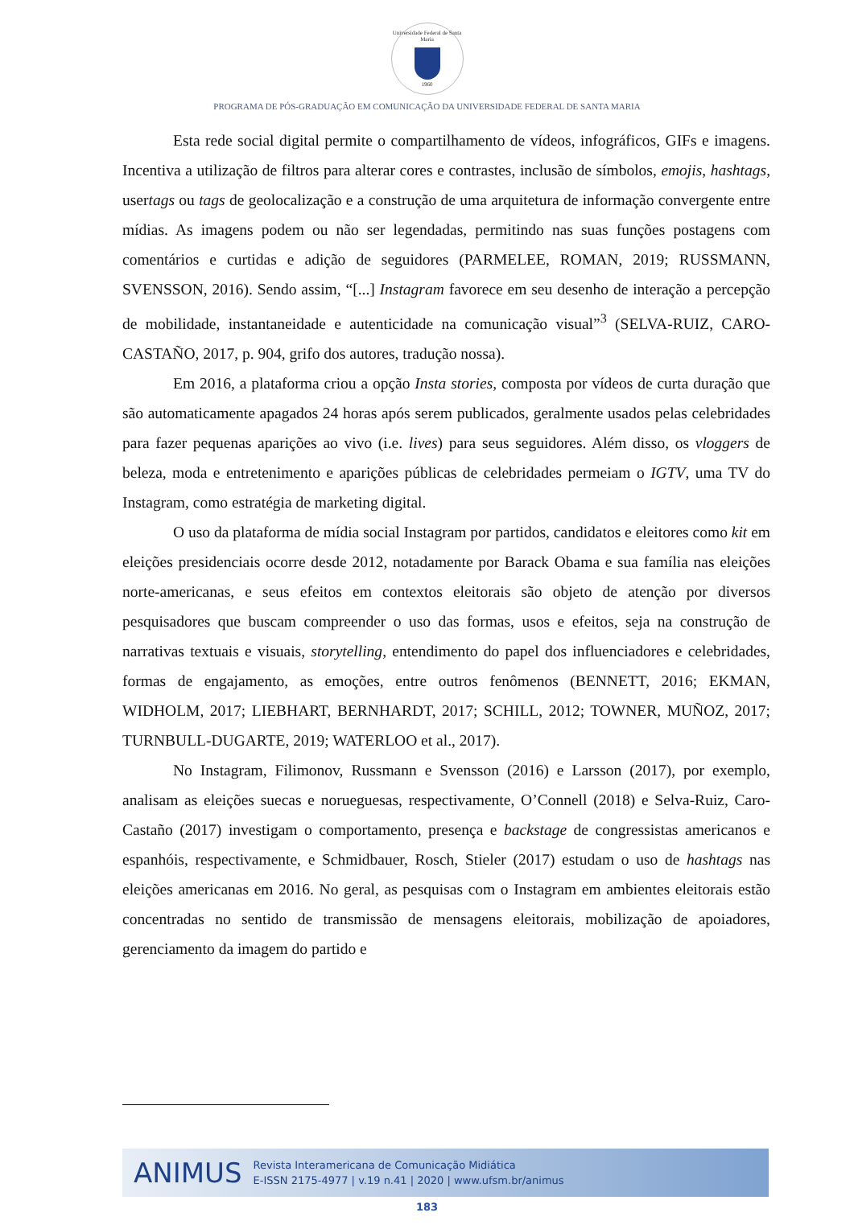Universidade Federal de Santa Maria
1960
PROGRAMA DE PÓS-GRADUAÇÃO EM COMUNICAÇÃO DA UNIVERSIDADE FEDERAL DE SANTA MARIA
Esta rede social digital permite o compartilhamento de vídeos, infográficos, GIFs e imagens. Incentiva a utilização de filtros para alterar cores e contrastes, inclusão de símbolos, emojis, hashtags, usertags ou tags de geolocalização e a construção de uma arquitetura de informação convergente entre mídias. As imagens podem ou não ser legendadas, permitindo nas suas funções postagens com comentários e curtidas e adição de seguidores (PARMELEE, ROMAN, 2019; RUSSMANN, SVENSSON, 2016). Sendo assim, “[...] Instagram favorece em seu desenho de interação a percepção de mobilidade, instantaneidade e autenticidade na comunicação visual”<sup>3</sup> (SELVA-RUIZ, CARO-CASTAÑO, 2017, p. 904, grifo dos autores, tradução nossa).
Em 2016, a plataforma criou a opção Insta stories, composta por vídeos de curta duração que são automaticamente apagados 24 horas após serem publicados, geralmente usados pelas celebridades para fazer pequenas aparições ao vivo (i.e. lives) para seus seguidores. Além disso, os vloggers de beleza, moda e entretenimento e aparições públicas de celebridades permeiam o IGTV, uma TV do Instagram, como estratégia de marketing digital.
O uso da plataforma de mídia social Instagram por partidos, candidatos e eleitores como kit em eleições presidenciais ocorre desde 2012, notadamente por Barack Obama e sua família nas eleições norte-americanas, e seus efeitos em contextos eleitorais são objeto de atenção por diversos pesquisadores que buscam compreender o uso das formas, usos e efeitos, seja na construção de narrativas textuais e visuais, storytelling, entendimento do papel dos influenciadores e celebridades, formas de engajamento, as emoções, entre outros fenômenos (BENNETT, 2016; EKMAN, WIDHOLM, 2017; LIEBHART, BERNHARDT, 2017; SCHILL, 2012; TOWNER, MUÑOZ, 2017; TURNBULL-DUGARTE, 2019; WATERLOO et al., 2017).
No Instagram, Filimonov, Russmann e Svensson (2016) e Larsson (2017), por exemplo, analisam as eleições suecas e norueguesas, respectivamente, O’Connell (2018) e Selva-Ruiz, Caro-Castaño (2017) investigam o comportamento, presença e backstage de congressistas americanos e espanhóis, respectivamente, e Schmidbauer, Rosch, Stieler (2017) estudam o uso de hashtags nas eleições americanas em 2016. No geral, as pesquisas com o Instagram em ambientes eleitorais estão concentradas no sentido de transmissão de mensagens eleitorais, mobilização de apoiadores, gerenciamento da imagem do partido e
ANIMUS
Revista Interamericana de Comunicação Midiática
E-ISSN 2175-4977 | v.19 n.41 | 2020 | www.ufsm.br/animus
183